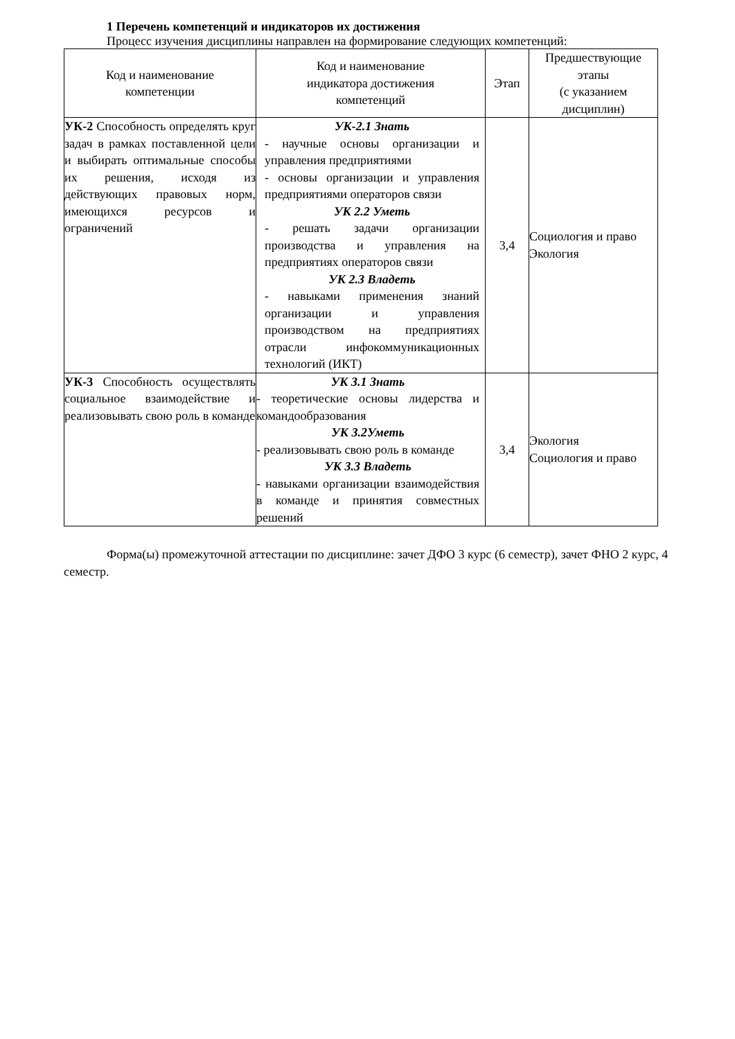1 Перечень компетенций и индикаторов их достижения
Процесс изучения дисциплины направлен на формирование следующих компетенций:
| Код и наименование компетенции | Код и наименование индикатора достижения компетенций | Этап | Предшествующие этапы (с указанием дисциплин) |
| --- | --- | --- | --- |
| УК-2 Способность определять круг задач в рамках поставленной цели и выбирать оптимальные способы их решения, исходя из действующих правовых норм, имеющихся ресурсов и ограничений | УК-2.1 Знать - научные основы организации и управления предприятиями - основы организации и управления предприятиями операторов связи УК 2.2 Уметь - решать задачи организации производства и управления на предприятиях операторов связи УК 2.3 Владеть - навыками применения знаний организации и управления производством на предприятиях отрасли инфокоммуникационных технологий (ИКТ) | 3,4 | Социология и право Экология |
| УК-3 Способность осуществлять социальное взаимодействие и реализовывать свою роль в команде | УК 3.1 Знать - теоретические основы лидерства и командообразования УК 3.2Уметь - реализовывать свою роль в команде УК 3.3 Владеть - навыками организации взаимодействия в команде и принятия совместных решений | 3,4 | Экология Социология и право |
Форма(ы) промежуточной аттестации по дисциплине: зачет ДФО 3 курс (6 семестр), зачет ФНО 2 курс, 4 семестр.